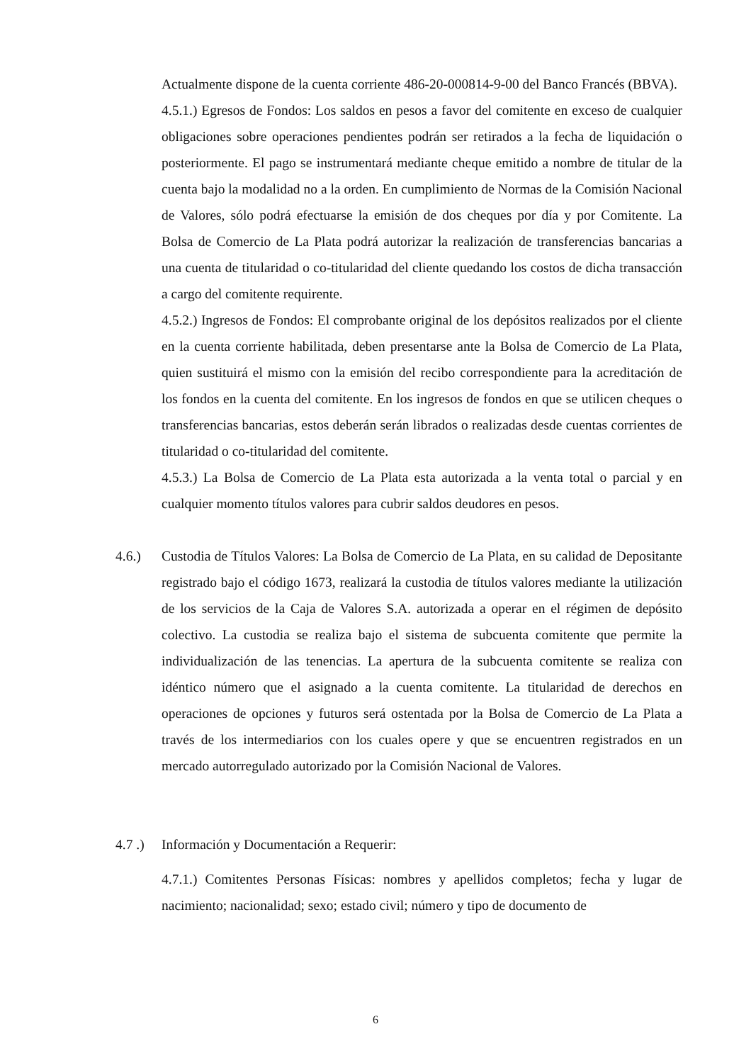Actualmente dispone de la cuenta corriente 486-20-000814-9-00 del Banco Francés (BBVA).
4.5.1.) Egresos de Fondos: Los saldos en pesos a favor del comitente en exceso de cualquier obligaciones sobre operaciones pendientes podrán ser retirados a la fecha de liquidación o posteriormente. El pago se instrumentará mediante cheque emitido a nombre de titular de la cuenta bajo la modalidad no a la orden. En cumplimiento de Normas de la Comisión Nacional de Valores, sólo podrá efectuarse la emisión de dos cheques por día y por Comitente. La Bolsa de Comercio de La Plata podrá autorizar la realización de transferencias bancarias a una cuenta de titularidad o co-titularidad del cliente quedando los costos de dicha transacción a cargo del comitente requirente.
4.5.2.) Ingresos de Fondos: El comprobante original de los depósitos realizados por el cliente en la cuenta corriente habilitada, deben presentarse ante la Bolsa de Comercio de La Plata, quien sustituirá el mismo con la emisión del recibo correspondiente para la acreditación de los fondos en la cuenta del comitente. En los ingresos de fondos en que se utilicen cheques o transferencias bancarias, estos deberán serán librados o realizadas desde cuentas corrientes de titularidad o co-titularidad del comitente.
4.5.3.) La Bolsa de Comercio de La Plata esta autorizada a la venta total o parcial y en cualquier momento títulos valores para cubrir saldos deudores en pesos.
4.6.) Custodia de Títulos Valores: La Bolsa de Comercio de La Plata, en su calidad de Depositante registrado bajo el código 1673, realizará la custodia de títulos valores mediante la utilización de los servicios de la Caja de Valores S.A. autorizada a operar en el régimen de depósito colectivo. La custodia se realiza bajo el sistema de subcuenta comitente que permite la individualización de las tenencias. La apertura de la subcuenta comitente se realiza con idéntico número que el asignado a la cuenta comitente. La titularidad de derechos en operaciones de opciones y futuros será ostentada por la Bolsa de Comercio de La Plata a través de los intermediarios con los cuales opere y que se encuentren registrados en un mercado autorregulado autorizado por la Comisión Nacional de Valores.
4.7 .)
Información y Documentación a Requerir:
4.7.1.) Comitentes Personas Físicas: nombres y apellidos completos; fecha y lugar de nacimiento; nacionalidad; sexo; estado civil; número y tipo de documento de
6